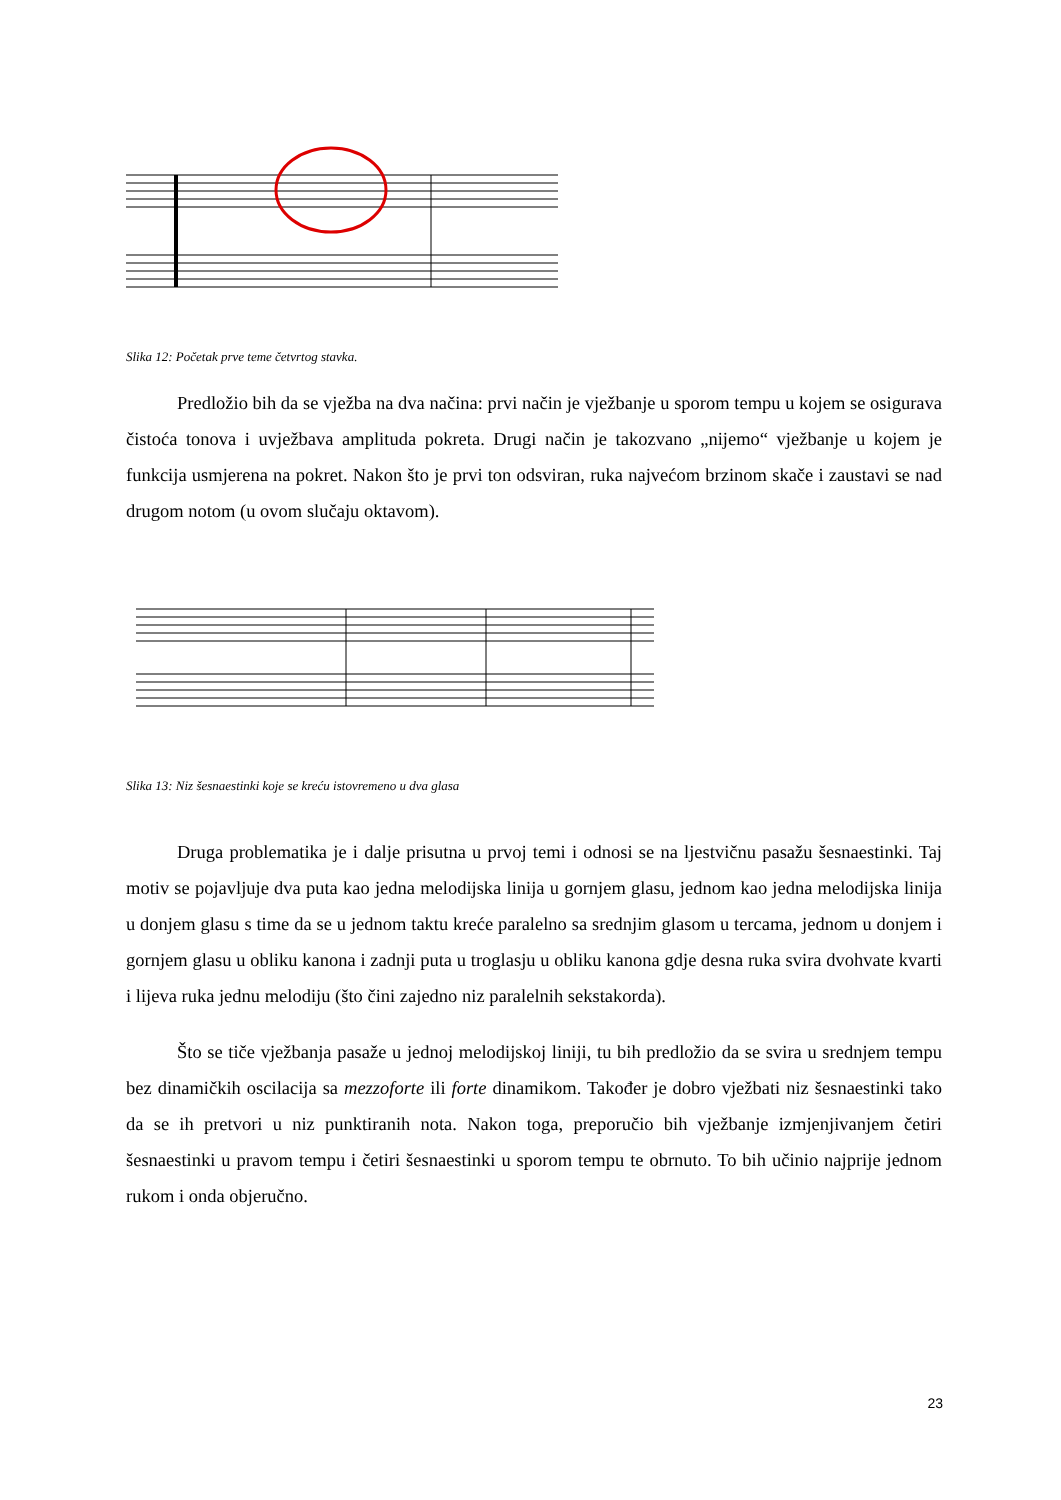Slika 12: Početak prve teme četvrtog stavka.
Predložio bih da se vježba na dva načina: prvi način je vježbanje u sporom tempu u kojem se osigurava čistoća tonova i uvježbava amplituda pokreta. Drugi način je takozvano „nijemo“ vježbanje u kojem je funkcija usmjerena na pokret. Nakon što je prvi ton odsviran, ruka najvećom brzinom skače i zaustavi se nad drugom notom (u ovom slučaju oktavom).
Slika 13: Niz šesnaestinki koje se kreću istovremeno u dva glasa
Druga problematika je i dalje prisutna u prvoj temi i odnosi se na ljestvičnu pasažu šesnaestinki. Taj motiv se pojavljuje dva puta kao jedna melodijska linija u gornjem glasu, jednom kao jedna melodijska linija u donjem glasu s time da se u jednom taktu kreće paralelno sa srednjim glasom u tercama, jednom u donjem i gornjem glasu u obliku kanona i zadnji puta u troglasju u obliku kanona gdje desna ruka svira dvohvate kvarti i lijeva ruka jednu melodiju (što čini zajedno niz paralelnih sekstakorda).
Što se tiče vježbanja pasaže u jednoj melodijskoj liniji, tu bih predložio da se svira u srednjem tempu bez dinamičkih oscilacija sa mezzoforte ili forte dinamikom. Također je dobro vježbati niz šesnaestinki tako da se ih pretvori u niz punktiranih nota. Nakon toga, preporučio bih vježbanje izmjenjivanjem četiri šesnaestinki u pravom tempu i četiri šesnaestinki u sporom tempu te obrnuto. To bih učinio najprije jednom rukom i onda objeručno.
23